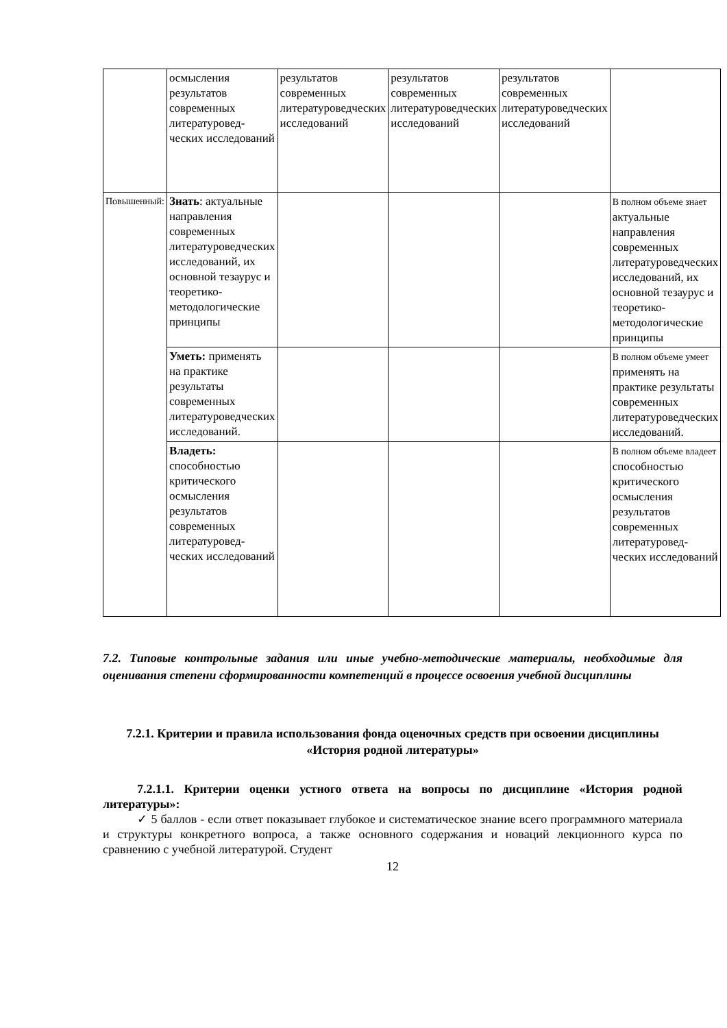| | осмысления результатов современных литературовед-ческих исследований | результатов современных литературоведческих исследований | результатов современных литературоведческих исследований | результатов современных литературоведческих исследований | |
| Повышенный: | Знать : актуальные направления современных литературоведческих исследований, их основной тезаурус и теоретико-методологические принципы | | | | В полном объеме знает актуальные направления современных литературоведческих исследований, их основной тезаурус и теоретико-методологические принципы |
| | Уметь: применять на практике результаты современных литературоведческих исследований. | | | | В полном объеме умеет применять на практике результаты современных литературоведческих исследований. |
| | Владеть: способностью критического осмысления результатов современных литературовед-ческих исследований | | | | В полном объеме владеет способностью критического осмысления результатов современных литературовед-ческих исследований |
7.2. Типовые контрольные задания или иные учебно-методические материалы, необходимые для оценивания степени сформированности компетенций в процессе освоения учебной дисциплины
7.2.1. Критерии и правила использования фонда оценочных средств при освоении дисциплины «История родной литературы»
7.2.1.1. Критерии оценки устного ответа на вопросы по дисциплине «История родной литературы»:
✓ 5 баллов - если ответ показывает глубокое и систематическое знание всего программного материала и структуры конкретного вопроса, а также основного содержания и новаций лекционного курса по сравнению с учебной литературой. Студент
12